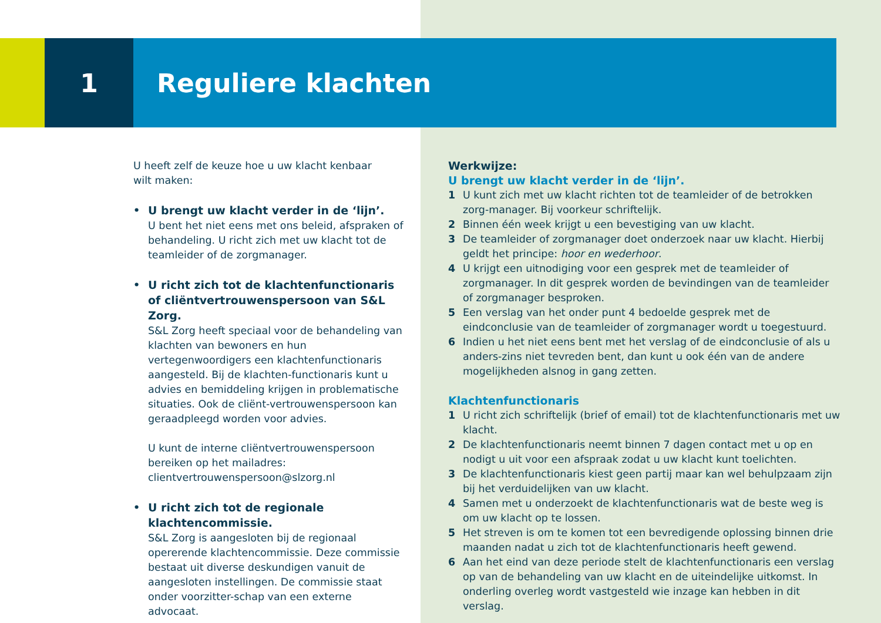1 Reguliere klachten
U heeft zelf de keuze hoe u uw klacht kenbaar
wilt maken:
• U brengt uw klacht verder in de ‘lijn’.
U bent het niet eens met ons beleid, afspraken of behandeling. U richt zich met uw klacht tot de teamleider of de zorgmanager.
• U richt zich tot de klachtenfunctionaris of cliëntvertrouwenspersoon van S&L Zorg.
S&L Zorg heeft speciaal voor de behandeling van klachten van bewoners en hun vertegenwoordigers een klachtenfunctionaris aangesteld. Bij de klachten-functionaris kunt u advies en bemiddeling krijgen in problematische situaties. Ook de cliënt-vertrouwenspersoon kan geraadpleegd worden voor advies.
U kunt de interne cliëntvertrouwenspersoon bereiken op het mailadres:
clientvertrouwenspersoon@slzorg.nl
• U richt zich tot de regionale klachtencommissie.
S&L Zorg is aangesloten bij de regionaal opererende klachtencommissie. Deze commissie bestaat uit diverse deskundigen vanuit de aangesloten instellingen. De commissie staat onder voorzitter-schap van een externe advocaat.
Werkwijze:
U brengt uw klacht verder in de ‘lijn’.
1 U kunt zich met uw klacht richten tot de teamleider of de betrokken zorg-manager. Bij voorkeur schriftelijk.
2 Binnen één week krijgt u een bevestiging van uw klacht.
3 De teamleider of zorgmanager doet onderzoek naar uw klacht. Hierbij geldt het principe: hoor en wederhoor.
4 U krijgt een uitnodiging voor een gesprek met de teamleider of zorgmanager. In dit gesprek worden de bevindingen van de teamleider of zorgmanager besproken.
5 Een verslag van het onder punt 4 bedoelde gesprek met de eindconclusie van de teamleider of zorgmanager wordt u toegestuurd.
6 Indien u het niet eens bent met het verslag of de eindconclusie of als u anders-zins niet tevreden bent, dan kunt u ook één van de andere mogelijkheden alsnog in gang zetten.
Klachtenfunctionaris
1 U richt zich schriftelijk (brief of email) tot de klachtenfunctionaris met uw klacht.
2 De klachtenfunctionaris neemt binnen 7 dagen contact met u op en nodigt u uit voor een afspraak zodat u uw klacht kunt toelichten.
3 De klachtenfunctionaris kiest geen partij maar kan wel behulpzaam zijn bij het verduidelijken van uw klacht.
4 Samen met u onderzoekt de klachtenfunctionaris wat de beste weg is om uw klacht op te lossen.
5 Het streven is om te komen tot een bevredigende oplossing binnen drie maanden nadat u zich tot de klachtenfunctionaris heeft gewend.
6 Aan het eind van deze periode stelt de klachtenfunctionaris een verslag op van de behandeling van uw klacht en de uiteindelijke uitkomst. In onderling overleg wordt vastgesteld wie inzage kan hebben in dit verslag.